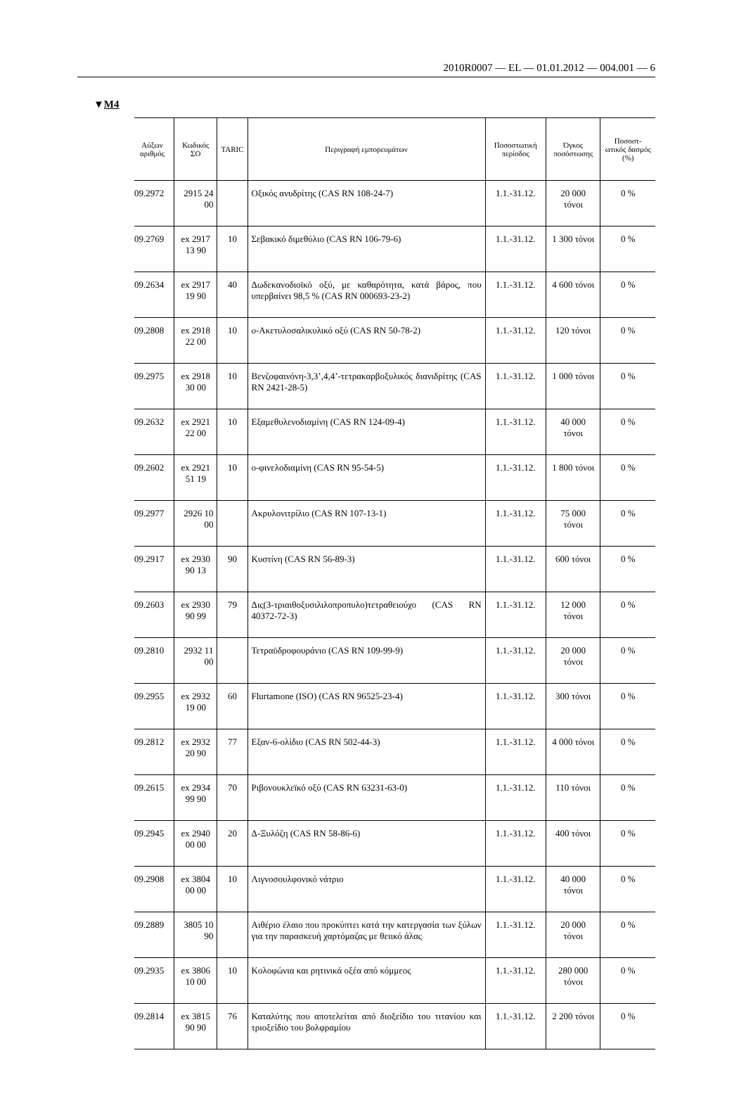2010R0007 — EL — 01.01.2012 — 004.001 — 6
▼M4
| Αύξων αριθμός | Κωδικός ΣΟ | TARIC | Περιγραφή εμπορευμάτων | Ποσοστωτική περίοδος | Όγκος ποσόστωσης | Ποσοστ-ωτικός δασμός (%) |
| --- | --- | --- | --- | --- | --- | --- |
| 09.2972 | 2915 24 00 | | Οξικός ανυδρίτης (CAS RN 108-24-7) | 1.1.-31.12. | 20 000 τόνοι | 0 % |
| 09.2769 | ex 2917 13 90 | 10 | Σεβακικό διμεθύλιο (CAS RN 106-79-6) | 1.1.-31.12. | 1 300 τόνοι | 0 % |
| 09.2634 | ex 2917 19 90 | 40 | Δωδεκανοδιοϊκό οξύ, με καθαρότητα, κατά βάρος, που υπερβαίνει 98,5 % (CAS RN 000693-23-2) | 1.1.-31.12. | 4 600 τόνοι | 0 % |
| 09.2808 | ex 2918 22 00 | 10 | o -Ακετυλοσαλικυλικό οξύ (CAS RN 50-78-2) | 1.1.-31.12. | 120 τόνοι | 0 % |
| 09.2975 | ex 2918 30 00 | 10 | Βενζοφαινόνη-3,3’,4,4’-τετρακαρβοξυλικός διανιδρίτης (CAS RN 2421-28-5) | 1.1.-31.12. | 1 000 τόνοι | 0 % |
| 09.2632 | ex 2921 22 00 | 10 | Εξαμεθυλενοδιαμίνη (CAS RN 124-09-4) | 1.1.-31.12. | 40 000 τόνοι | 0 % |
| 09.2602 | ex 2921 51 19 | 10 | ο-φινελοδιαμίνη (CAS RN 95-54-5) | 1.1.-31.12. | 1 800 τόνοι | 0 % |
| 09.2977 | 2926 10 00 | | Ακρυλονιτρίλιο (CAS RN 107-13-1) | 1.1.-31.12. | 75 000 τόνοι | 0 % |
| 09.2917 | ex 2930 90 13 | 90 | Κυστίνη (CAS RN 56-89-3) | 1.1.-31.12. | 600 τόνοι | 0 % |
| 09.2603 | ex 2930 90 99 | 79 | Δις(3-τριαιθοξυσιλιλοπροπυλο)τετραθειούχο (CAS RN 40372-72-3) | 1.1.-31.12. | 12 000 τόνοι | 0 % |
| 09.2810 | 2932 11 00 | | Τετραϋδροφουράνιο (CAS RN 109-99-9) | 1.1.-31.12. | 20 000 τόνοι | 0 % |
| 09.2955 | ex 2932 19 00 | 60 | Flurtamone (ISO) (CAS RN 96525-23-4) | 1.1.-31.12. | 300 τόνοι | 0 % |
| 09.2812 | ex 2932 20 90 | 77 | Εξαν-6-ολίδιο (CAS RN 502-44-3) | 1.1.-31.12. | 4 000 τόνοι | 0 % |
| 09.2615 | ex 2934 99 90 | 70 | Ριβονουκλεϊκό οξύ (CAS RN 63231-63-0) | 1.1.-31.12. | 110 τόνοι | 0 % |
| 09.2945 | ex 2940 00 00 | 20 | Δ-Ξυλόζη (CAS RN 58-86-6) | 1.1.-31.12. | 400 τόνοι | 0 % |
| 09.2908 | ex 3804 00 00 | 10 | Λιγνοσουλφονικό νάτριο | 1.1.-31.12. | 40 000 τόνοι | 0 % |
| 09.2889 | 3805 10 90 | | Αιθέριο έλαιο που προκύπτει κατά την κατεργασία των ξύλων για την παρασκευή χαρτόμαζας με θειικό άλας | 1.1.-31.12. | 20 000 τόνοι | 0 % |
| 09.2935 | ex 3806 10 00 | 10 | Κολοφώνια και ρητινικά οξέα από κόμμεος | 1.1.-31.12. | 280 000 τόνοι | 0 % |
| 09.2814 | ex 3815 90 90 | 76 | Καταλύτης που αποτελείται από διοξείδιο του τιτανίου και τριοξείδιο του βολφραμίου | 1.1.-31.12. | 2 200 τόνοι | 0 % |